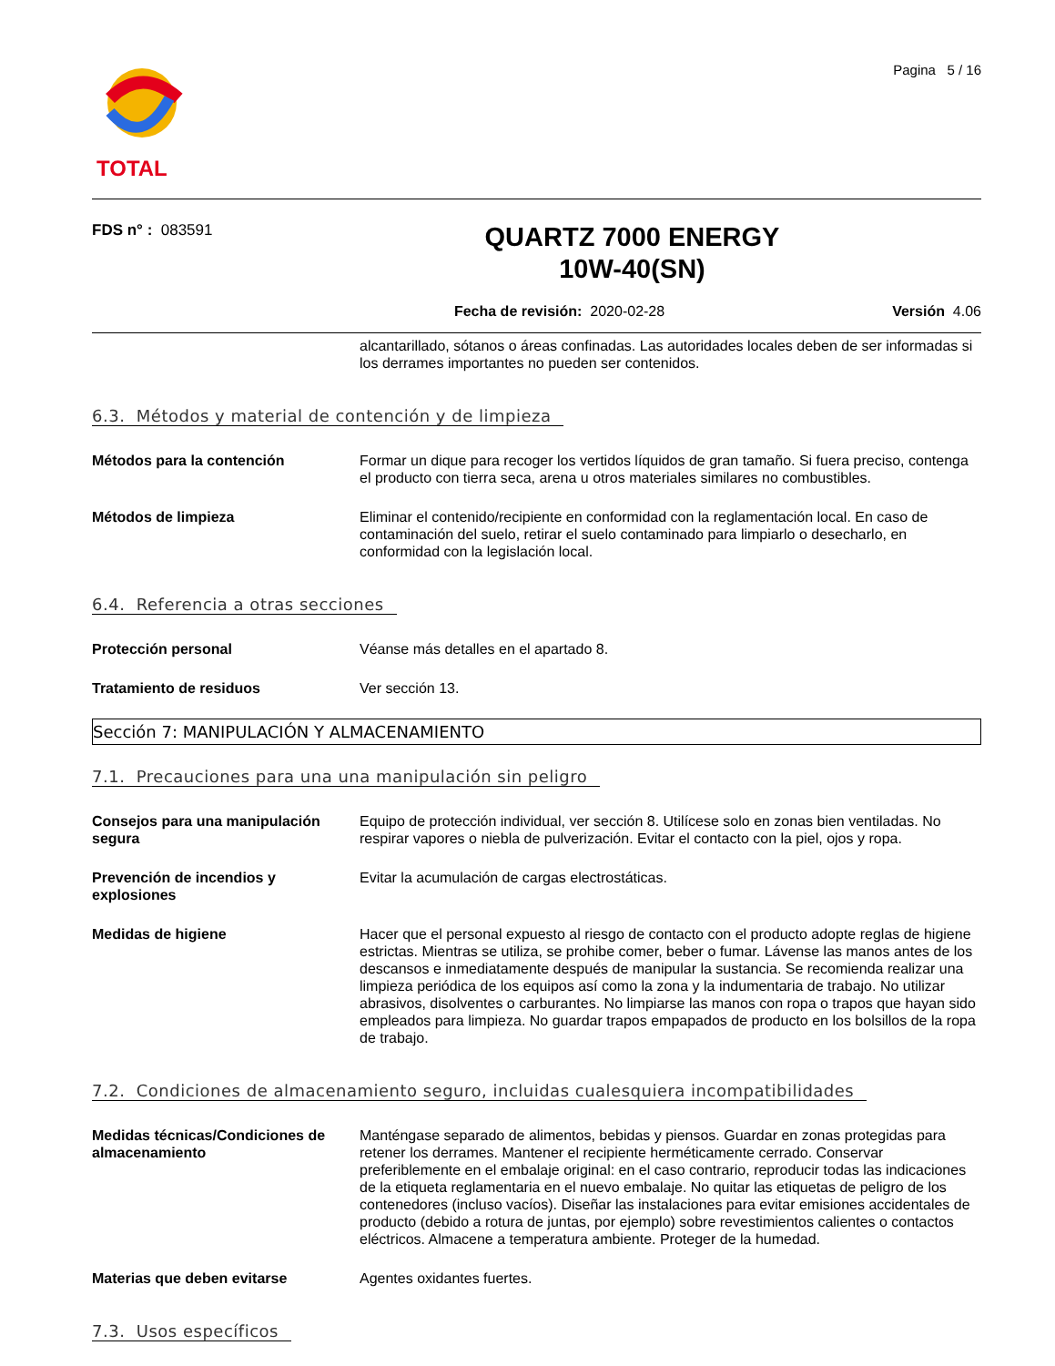TOTAL
Pagina 5 / 16
FDS n° : 083591
QUARTZ 7000 ENERGY
10W-40(SN)
Fecha de revisión: 2020-02-28 Versión 4.06
alcantarillado, sótanos o áreas confinadas. Las autoridades locales deben de ser informadas si los derrames importantes no pueden ser contenidos.
6.3. Métodos y material de contención y de limpieza
Métodos para la contención Formar un dique para recoger los vertidos líquidos de gran tamaño. Si fuera preciso, contenga el producto con tierra seca, arena u otros materiales similares no combustibles.
Métodos de limpieza Eliminar el contenido/recipiente en conformidad con la reglamentación local. En caso de contaminación del suelo, retirar el suelo contaminado para limpiarlo o desecharlo, en conformidad con la legislación local.
6.4. Referencia a otras secciones
Protección personal Véanse más detalles en el apartado 8.
Tratamiento de residuos Ver sección 13.
Sección 7: MANIPULACIÓN Y ALMACENAMIENTO
7.1. Precauciones para una una manipulación sin peligro
Consejos para una manipulación segura
Equipo de protección individual, ver sección 8. Utilícese solo en zonas bien ventiladas. No respirar vapores o niebla de pulverización. Evitar el contacto con la piel, ojos y ropa.
Prevención de incendios y explosiones
Evitar la acumulación de cargas electrostáticas.
Medidas de higiene Hacer que el personal expuesto al riesgo de contacto con el producto adopte reglas de higiene estrictas. Mientras se utiliza, se prohibe comer, beber o fumar. Lávense las manos antes de los descansos e inmediatamente después de manipular la sustancia. Se recomienda realizar una limpieza periódica de los equipos así como la zona y la indumentaria de trabajo. No utilizar abrasivos, disolventes o carburantes. No limpiarse las manos con ropa o trapos que hayan sido empleados para limpieza. No guardar trapos empapados de producto en los bolsillos de la ropa de trabajo.
7.2. Condiciones de almacenamiento seguro, incluidas cualesquiera incompatibilidades
Medidas técnicas/Condiciones de almacenamiento
Manténgase separado de alimentos, bebidas y piensos. Guardar en zonas protegidas para retener los derrames. Mantener el recipiente herméticamente cerrado. Conservar preferiblemente en el embalaje original: en el caso contrario, reproducir todas las indicaciones de la etiqueta reglamentaria en el nuevo embalaje. No quitar las etiquetas de peligro de los contenedores (incluso vacíos). Diseñar las instalaciones para evitar emisiones accidentales de producto (debido a rotura de juntas, por ejemplo) sobre revestimientos calientes o contactos eléctricos. Almacene a temperatura ambiente. Proteger de la humedad.
Materias que deben evitarse Agentes oxidantes fuertes.
7.3. Usos específicos